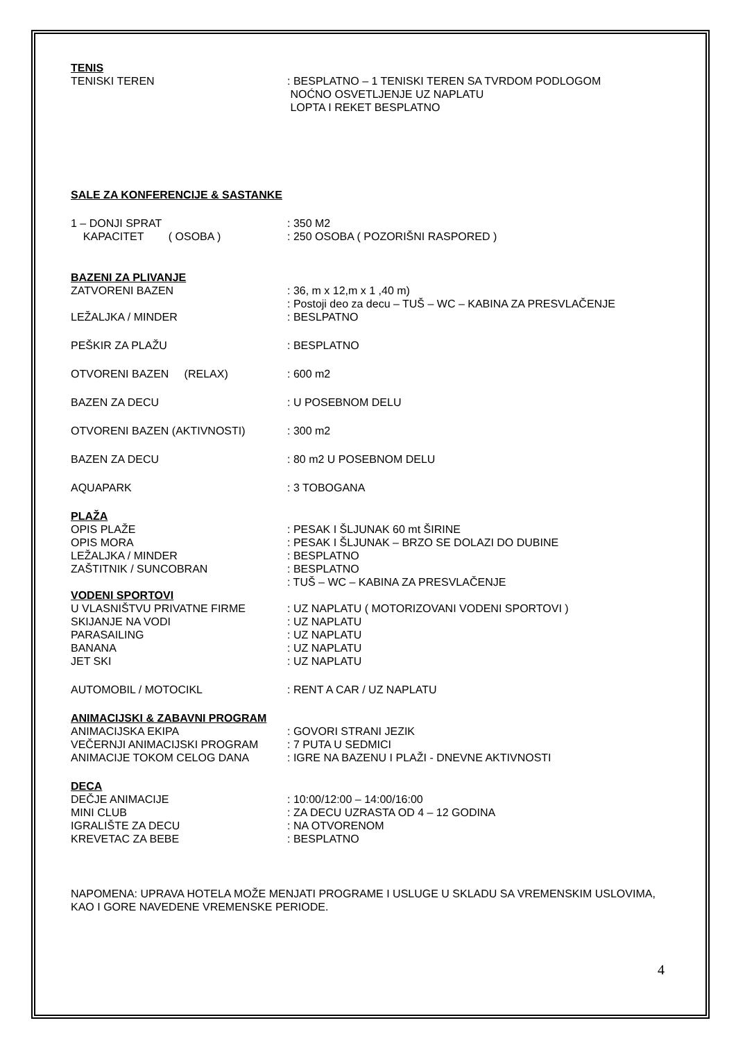TENIS
TENISKI TEREN : BESPLATNO – 1 TENISKI TEREN SA TVRDOM PODLOGOM
NOĆNO OSVETLJENJE UZ NAPLATU
LOPTA I REKET BESPLATNO
SALE ZA KONFERENCIJE & SASTANKE
1 – DONJI SPRAT : 350 M2
KAPACITET ( OSOBA ) : 250 OSOBA ( POZORIŠNI RASPORED )
BAZENI ZA PLIVANJE
ZATVORENI BAZEN : 36, m x 12,m x 1 ,40 m)
: Postoji deo za decu – TUŠ – WC – KABINA ZA PRESVLAČENJE
LEŽALJKA / MINDER : BESLPATNO
PEŠKIR ZA PLAŽU : BESPLATNO
OTVORENI BAZEN (RELAX) : 600 m2
BAZEN ZA DECU : U POSEBNOM DELU
OTVORENI BAZEN (AKTIVNOSTI) : 300 m2
BAZEN ZA DECU : 80 m2 U POSEBNOM DELU
AQUAPARK : 3 TOBOGANA
PLAŽA
OPIS PLAŽE
OPIS MORA
LEŽALJKA / MINDER
ZAŠTITNIK / SUNCOBRAN
: PESAK I ŠLJUNAK 60 mt ŠIRINE
: PESAK I ŠLJUNAK – BRZO SE DOLAZI DO DUBINE
: BESPLATNO
: BESPLATNO
: TUŠ – WC – KABINA ZA PRESVLAČENJE
VODENI SPORTOVI
U VLASNIŠTVU PRIVATNE FIRME
SKIJANJE NA VODI
PARASAILING
BANANA
JET SKI
: UZ NAPLATU ( MOTORIZOVANI VODENI SPORTOVI )
: UZ NAPLATU
: UZ NAPLATU
: UZ NAPLATU
: UZ NAPLATU
AUTOMOBIL / MOTOCIKL : RENT A CAR / UZ NAPLATU
ANIMACIJSKI & ZABAVNI PROGRAM
ANIMACIJSKA EKIPA
VEČERNJI ANIMACIJSKI PROGRAM
ANIMACIJE TOKOM CELOG DANA
: GOVORI STRANI JEZIK
: 7 PUTA U SEDMICI
: IGRE NA BAZENU I PLAŽI - DNEVNE AKTIVNOSTI
DECA
DEČJE ANIMACIJE
MINI CLUB
IGRALIŠTE ZA DECU
KREVETAC ZA BEBE
: 10:00/12:00 – 14:00/16:00
: ZA DECU UZRASTA OD 4 – 12 GODINA
: NA OTVORENOM
: BESPLATNO
NAPOMENA: UPRAVA HOTELA MOŽE MENJATI PROGRAME I USLUGE U SKLADU SA VREMENSKIM USLOVIMA, KAO I GORE NAVEDENE VREMENSKE PERIODE.
4